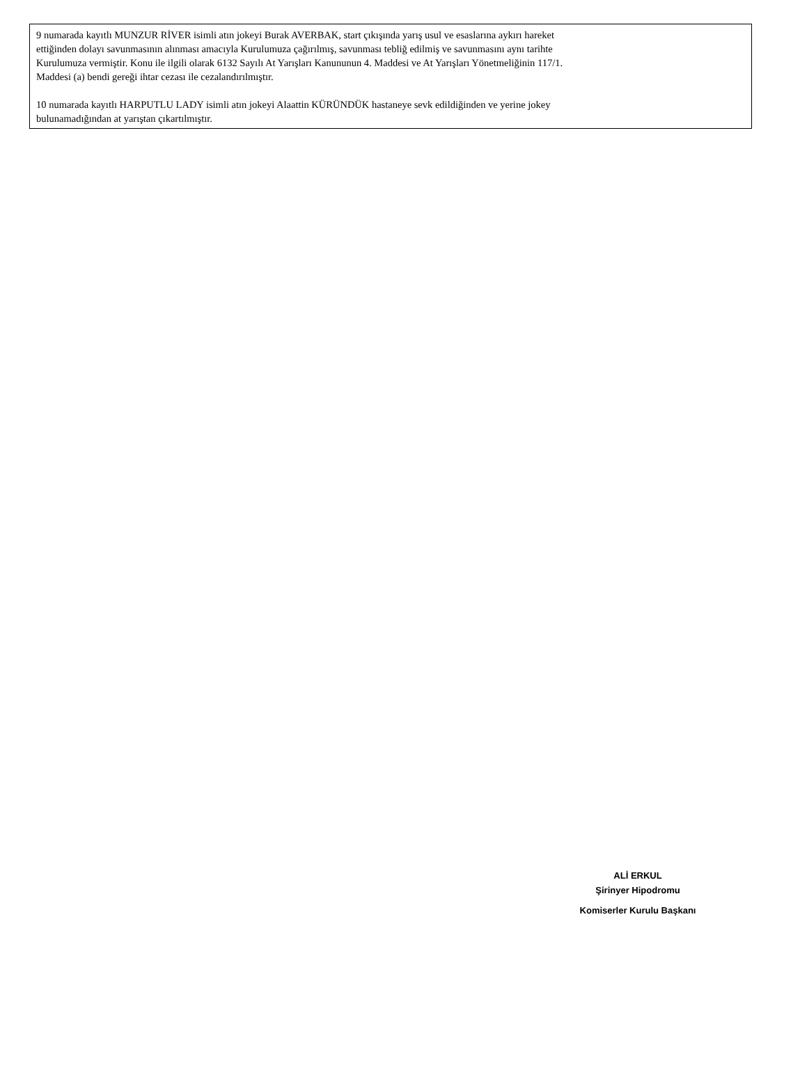9 numarada kayıtlı MUNZUR RİVER isimli atın jokeyi Burak AVERBAK, start çıkışında yarış usul ve esaslarına aykırı hareket
ettiğinden dolayı savunmasının alınması amacıyla Kurulumuza çağırılmış, savunması tebliğ edilmiş ve savunmasını aynı tarihte
Kurulumuza vermiştir. Konu ile ilgili olarak 6132 Sayılı At Yarışları Kanununun 4. Maddesi ve At Yarışları Yönetmeliğinin 117/1.
Maddesi (a) bendi gereği ihtar cezası ile cezalandırılmıştır.
10 numarada kayıtlı HARPUTLU LADY isimli atın jokeyi Alaattin KÜRÜNDÜK hastaneye sevk edildiğinden ve yerine jokey
bulunamadığından at yarıştan çıkartılmıştır.
ALİ ERKUL
Şirinyer Hipodromu
Komiserler Kurulu Başkanı